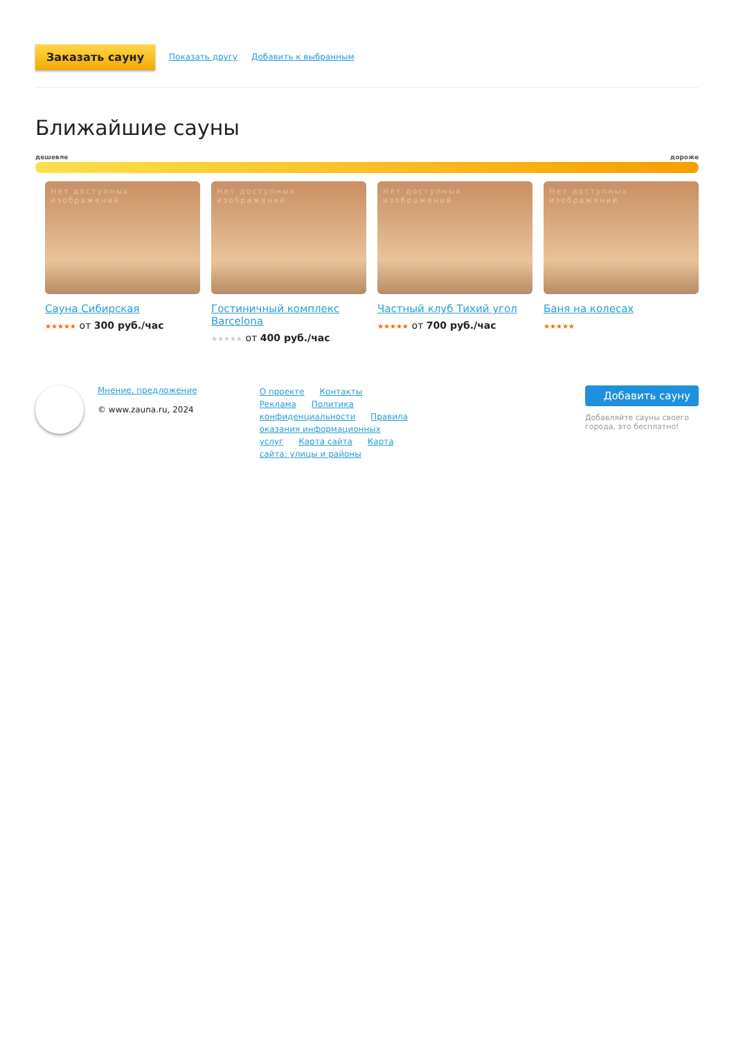Заказать сауну Показать другу Добавить к выбранным
Ближайшие сауны
дешевле дороже
Нет доступных изображений
Сауна Сибирская
★★★★★ от 300 руб./час
Нет доступных изображений
Гостиничный комплекс Barcelona
★★★★★ от 400 руб./час
Нет доступных изображений
Частный клуб Тихий угол
★★★★★ от 700 руб./час
Нет доступных изображений
Баня на колесах
★★★★★
Мнение, предложение
© www.zauna.ru, 2024
О проекте Контакты Реклама Политика конфиденциальности Правила оказания информационных услуг Карта сайта Карта сайта: улицы и районы
Добавить сауну
Добавляйте сауны своего города, это бесплатно!